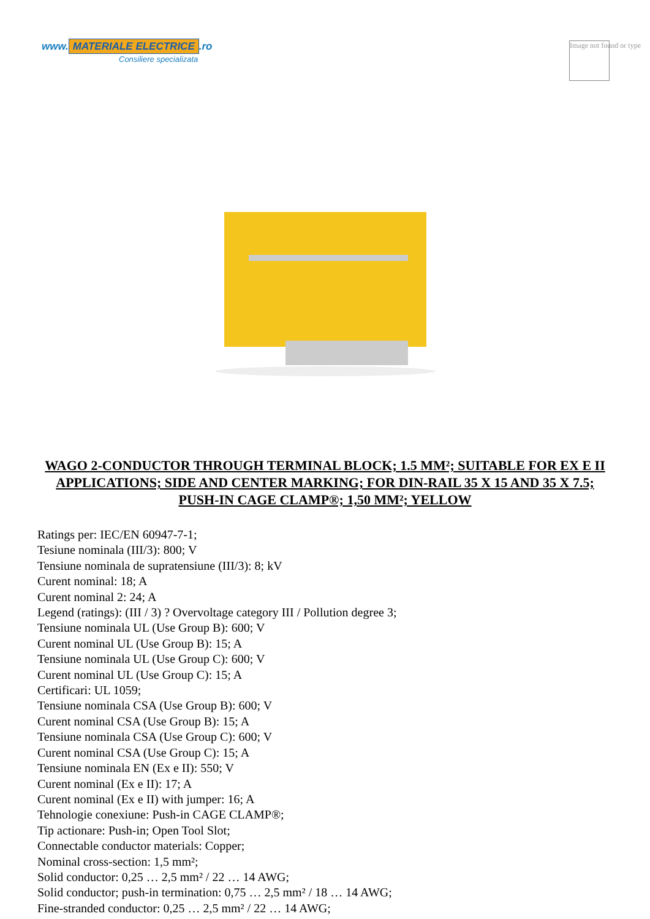www. MATERIALE ELECTRICE.ro
Consiliere specializata
Image not found or type
WAGO 2-CONDUCTOR THROUGH TERMINAL BLOCK; 1.5 MM²; SUITABLE FOR EX E II APPLICATIONS; SIDE AND CENTER MARKING; FOR DIN-RAIL 35 X 15 AND 35 X 7.5; PUSH-IN CAGE CLAMP®; 1,50 MM²; YELLOW
Ratings per: IEC/EN 60947-7-1;
Tesiune nominala (III/3): 800; V
Tensiune nominala de supratensiune (III/3): 8; kV
Curent nominal: 18; A
Curent nominal 2: 24; A
Legend (ratings): (III / 3) ? Overvoltage category III / Pollution degree 3;
Tensiune nominala UL (Use Group B): 600; V
Curent nominal UL (Use Group B): 15; A
Tensiune nominala UL (Use Group C): 600; V
Curent nominal UL (Use Group C): 15; A
Certificari: UL 1059;
Tensiune nominala CSA (Use Group B): 600; V
Curent nominal CSA (Use Group B): 15; A
Tensiune nominala CSA (Use Group C): 600; V
Curent nominal CSA (Use Group C): 15; A
Tensiune nominala EN (Ex e II): 550; V
Curent nominal (Ex e II): 17; A
Curent nominal (Ex e II) with jumper: 16; A
Tehnologie conexiune: Push-in CAGE CLAMP®;
Tip actionare: Push-in; Open Tool Slot;
Connectable conductor materials: Copper;
Nominal cross-section: 1,5 mm²;
Solid conductor: 0,25 … 2,5 mm² / 22 … 14 AWG;
Solid conductor; push-in termination: 0,75 … 2,5 mm² / 18 … 14 AWG;
Fine-stranded conductor: 0,25 … 2,5 mm² / 22 … 14 AWG;